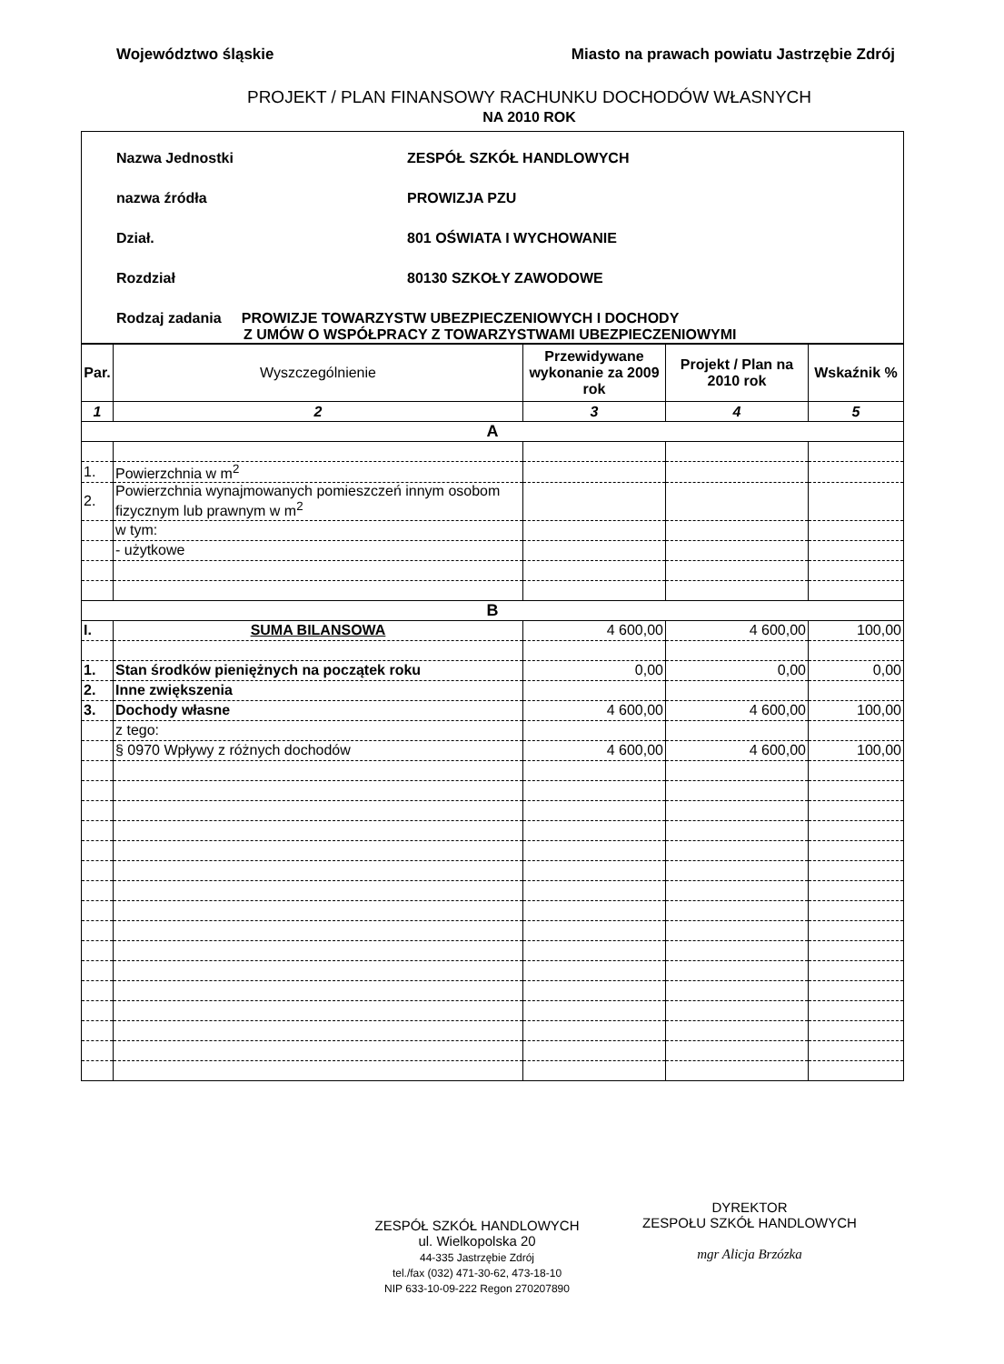Województwo śląskie Miasto na prawach powiatu Jastrzębie Zdrój
PROJEKT / PLAN FINANSOWY RACHUNKU DOCHODÓW WŁASNYCH
NA 2010 ROK
Nazwa Jednostki ZESPÓŁ SZKÓŁ HANDLOWYCH
nazwa źródła PROWIZJA PZU
Dział. 801 OŚWIATA I WYCHOWANIE
Rozdział 80130 SZKOŁY ZAWODOWE
Rodzaj zadania PROWIZJE TOWARZYSTW UBEZPIECZENIOWYCH I DOCHODY
Z UMÓW O WSPÓŁPRACY Z TOWARZYSTWAMI UBEZPIECZENIOWYMI
| Par. | Wyszczególnienie | Przewidywane wykonanie za 2009 rok | Projekt / Plan na 2010 rok | Wskaźnik % |
| --- | --- | --- | --- | --- |
| 1 | 2 | 3 | 4 | 5 |
| A | | | | |
| 1. | Powierzchnia w m<sup>2</sup> | | | |
| 2. | Powierzchnia wynajmowanych pomieszczeń innym osobom fizycznym lub prawnym w m<sup>2</sup> | | | |
| | w tym: | | | |
| | - użytkowe | | | |
| B | | | | |
| I. | SUMA BILANSOWA | 4 600,00 | 4 600,00 | 100,00 |
| 1. | Stan środków pieniężnych na początek roku | 0,00 | 0,00 | 0,00 |
| 2. | Inne zwiększenia | | | |
| 3. | Dochody własne | 4 600,00 | 4 600,00 | 100,00 |
| | z tego: | | | |
| | § 0970 Wpływy z różnych dochodów | 4 600,00 | 4 600,00 | 100,00 |
ZESPÓŁ SZKÓŁ HANDLOWYCH
ul. Wielkopolska 20
44-335 Jastrzębie Zdrój
tel./fax (032) 471-30-62, 473-18-10
NIP 633-10-09-222 Regon 270207890
DYREKTOR
ZESPOŁU SZKÓŁ HANDLOWYCH
mgr Alicja Brzózka